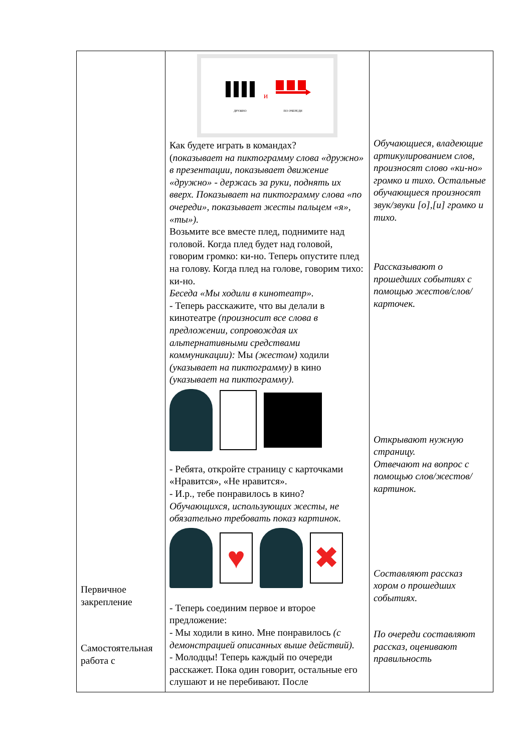| Первичное закрепление Самостоятельная работа с | ДРУЖНО и ПО ОЧЕРЕДИ Как будете играть в командах? ( показывает на пиктограмму слова «дружно» в презентации, показывает движение «дружно» - держась за руки, поднять их вверх. Показывает на пиктограмму слова «по очереди», показывает жесты пальцем «я», «ты»). Возьмите все вместе плед, поднимите над головой. Когда плед будет над головой, говорим громко: ки-но. Теперь опустите плед на голову. Когда плед на голове, говорим тихо: ки-но. Беседа «Мы ходили в кинотеатр». - Теперь расскажите, что вы делали в кинотеатре (произносит все слова в предложении, сопровождая их альтернативными средствами коммуникации): Мы (жестом) ходили (указывает на пиктограмму) в кино (указывает на пиктограмму). - Ребята, откройте страницу с карточками «Нравится», «Не нравится». - И.р., тебе понравилось в кино? Обучающихся, использующих жесты, не обязательно требовать показ картинок. ♥ ✖ - Теперь соединим первое и второе предложение: - Мы ходили в кино. Мне понравилось (с демонстрацией описанных выше действий). - Молодцы! Теперь каждый по очереди расскажет. Пока один говорит, остальные его слушают и не перебивают. После | Обучающиеся, владеющие артикулированием слов, произносят слово «ки-но» громко и тихо. Остальные обучающиеся произносят звук/звуки [о],[и] громко и тихо. Рассказывают о прошедших событиях с помощью жестов/слов/карточек. Открывают нужную страницу. Отвечают на вопрос с помощью слов/жестов/картинок. Составляют рассказ хором о прошедших событиях. По очереди составляют рассказ, оценивают правильность |